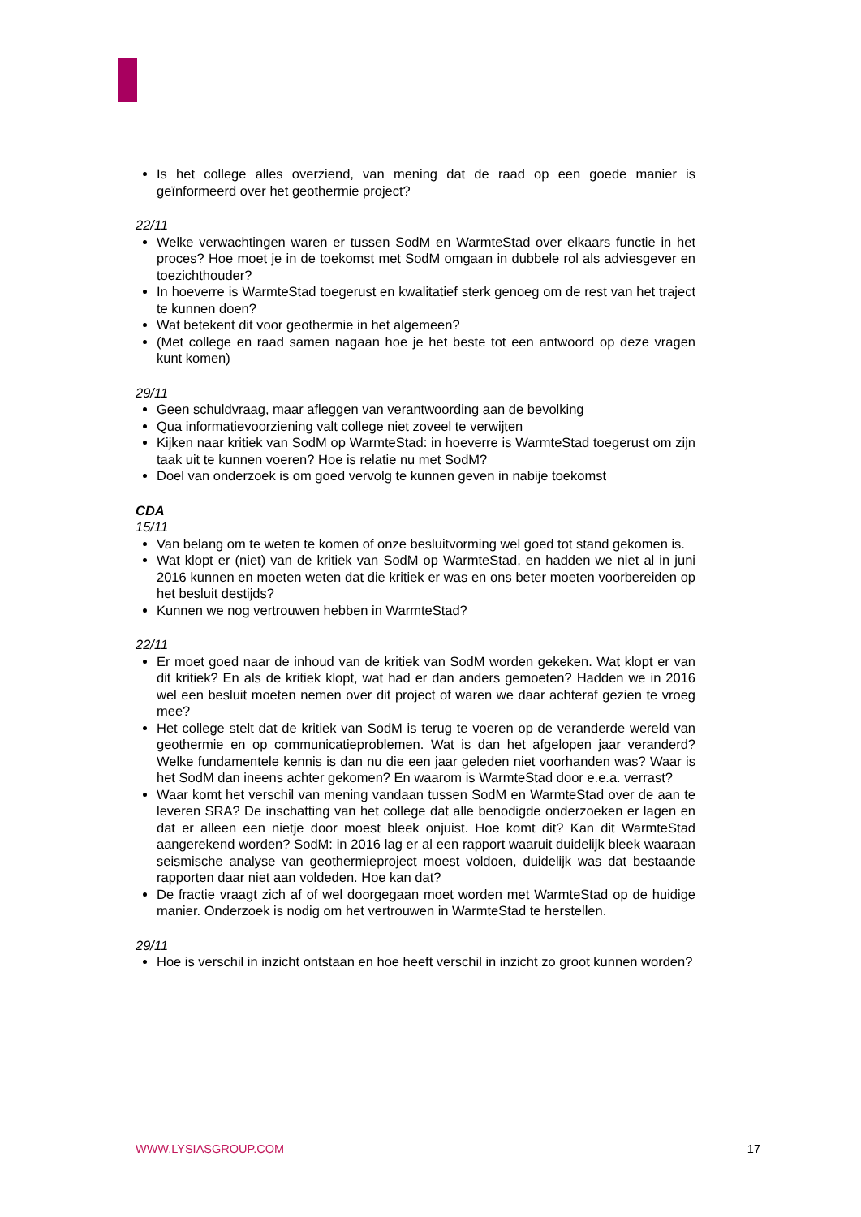Is het college alles overziend, van mening dat de raad op een goede manier is geïnformeerd over het geothermie project?
22/11
Welke verwachtingen waren er tussen SodM en WarmteStad over elkaars functie in het proces? Hoe moet je in de toekomst met SodM omgaan in dubbele rol als adviesgever en toezichthouder?
In hoeverre is WarmteStad toegerust en kwalitatief sterk genoeg om de rest van het traject te kunnen doen?
Wat betekent dit voor geothermie in het algemeen?
(Met college en raad samen nagaan hoe je het beste tot een antwoord op deze vragen kunt komen)
29/11
Geen schuldvraag, maar afleggen van verantwoording aan de bevolking
Qua informatievoorziening valt college niet zoveel te verwijten
Kijken naar kritiek van SodM op WarmteStad: in hoeverre is WarmteStad toegerust om zijn taak uit te kunnen voeren? Hoe is relatie nu met SodM?
Doel van onderzoek is om goed vervolg te kunnen geven in nabije toekomst
CDA
15/11
Van belang om te weten te komen of onze besluitvorming wel goed tot stand gekomen is.
Wat klopt er (niet) van de kritiek van SodM op WarmteStad, en hadden we niet al in juni 2016 kunnen en moeten weten dat die kritiek er was en ons beter moeten voorbereiden op het besluit destijds?
Kunnen we nog vertrouwen hebben in WarmteStad?
22/11
Er moet goed naar de inhoud van de kritiek van SodM worden gekeken. Wat klopt er van dit kritiek? En als de kritiek klopt, wat had er dan anders gemoeten? Hadden we in 2016 wel een besluit moeten nemen over dit project of waren we daar achteraf gezien te vroeg mee?
Het college stelt dat de kritiek van SodM is terug te voeren op de veranderde wereld van geothermie en op communicatieproblemen. Wat is dan het afgelopen jaar veranderd? Welke fundamentele kennis is dan nu die een jaar geleden niet voorhanden was? Waar is het SodM dan ineens achter gekomen? En waarom is WarmteStad door e.e.a. verrast?
Waar komt het verschil van mening vandaan tussen SodM en WarmteStad over de aan te leveren SRA? De inschatting van het college dat alle benodigde onderzoeken er lagen en dat er alleen een nietje door moest bleek onjuist. Hoe komt dit? Kan dit WarmteStad aangerekend worden? SodM: in 2016 lag er al een rapport waaruit duidelijk bleek waaraan seismische analyse van geothermieproject moest voldoen, duidelijk was dat bestaande rapporten daar niet aan voldeden. Hoe kan dat?
De fractie vraagt zich af of wel doorgegaan moet worden met WarmteStad op de huidige manier. Onderzoek is nodig om het vertrouwen in WarmteStad te herstellen.
29/11
Hoe is verschil in inzicht ontstaan en hoe heeft verschil in inzicht zo groot kunnen worden?
WWW.LYSIASGROUP.COM 17